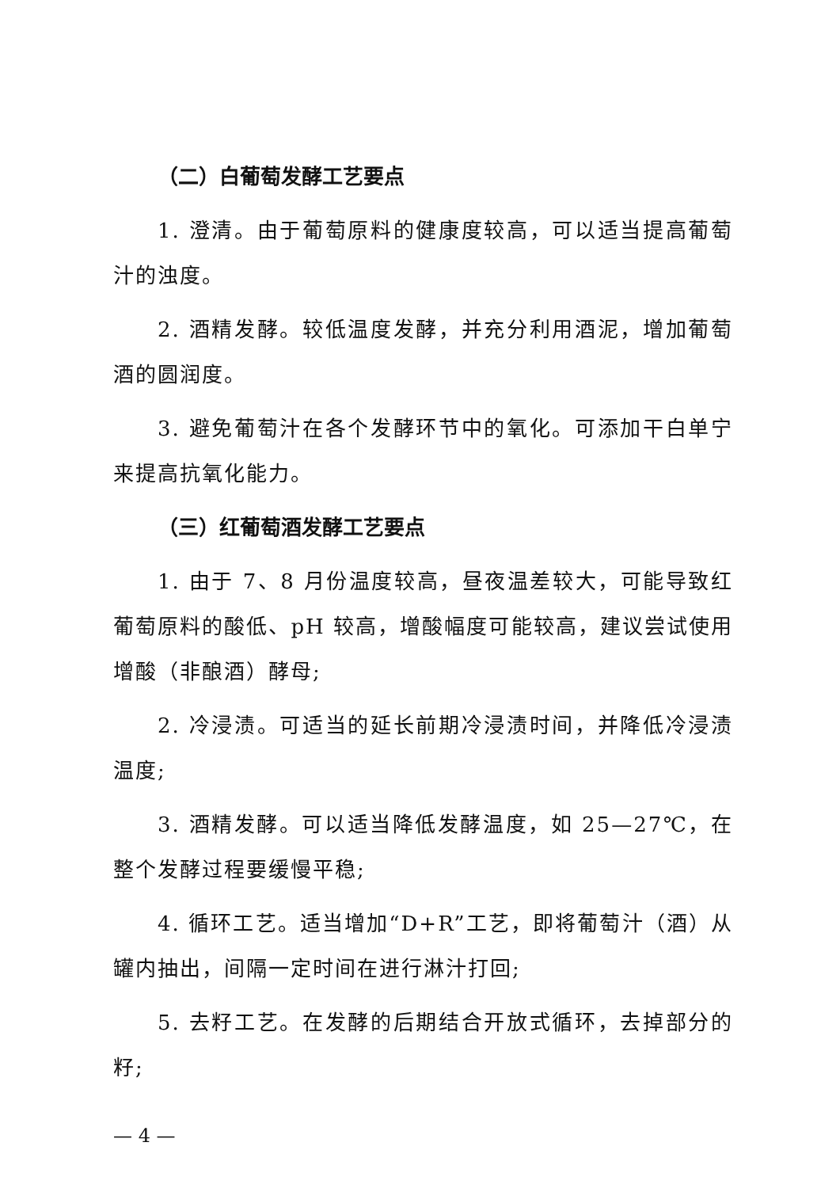（二）白葡萄发酵工艺要点
1. 澄清。由于葡萄原料的健康度较高，可以适当提高葡萄汁的浊度。
2. 酒精发酵。较低温度发酵，并充分利用酒泥，增加葡萄酒的圆润度。
3. 避免葡萄汁在各个发酵环节中的氧化。可添加干白单宁来提高抗氧化能力。
（三）红葡萄酒发酵工艺要点
1. 由于 7、8 月份温度较高，昼夜温差较大，可能导致红葡萄原料的酸低、pH 较高，增酸幅度可能较高，建议尝试使用增酸（非酿酒）酵母;
2. 冷浸渍。可适当的延长前期冷浸渍时间，并降低冷浸渍温度;
3. 酒精发酵。可以适当降低发酵温度，如 25—27℃，在整个发酵过程要缓慢平稳;
4. 循环工艺。适当增加“D+R”工艺，即将葡萄汁（酒）从罐内抽出，间隔一定时间在进行淋汁打回;
5. 去籽工艺。在发酵的后期结合开放式循环，去掉部分的籽;
— 4 —